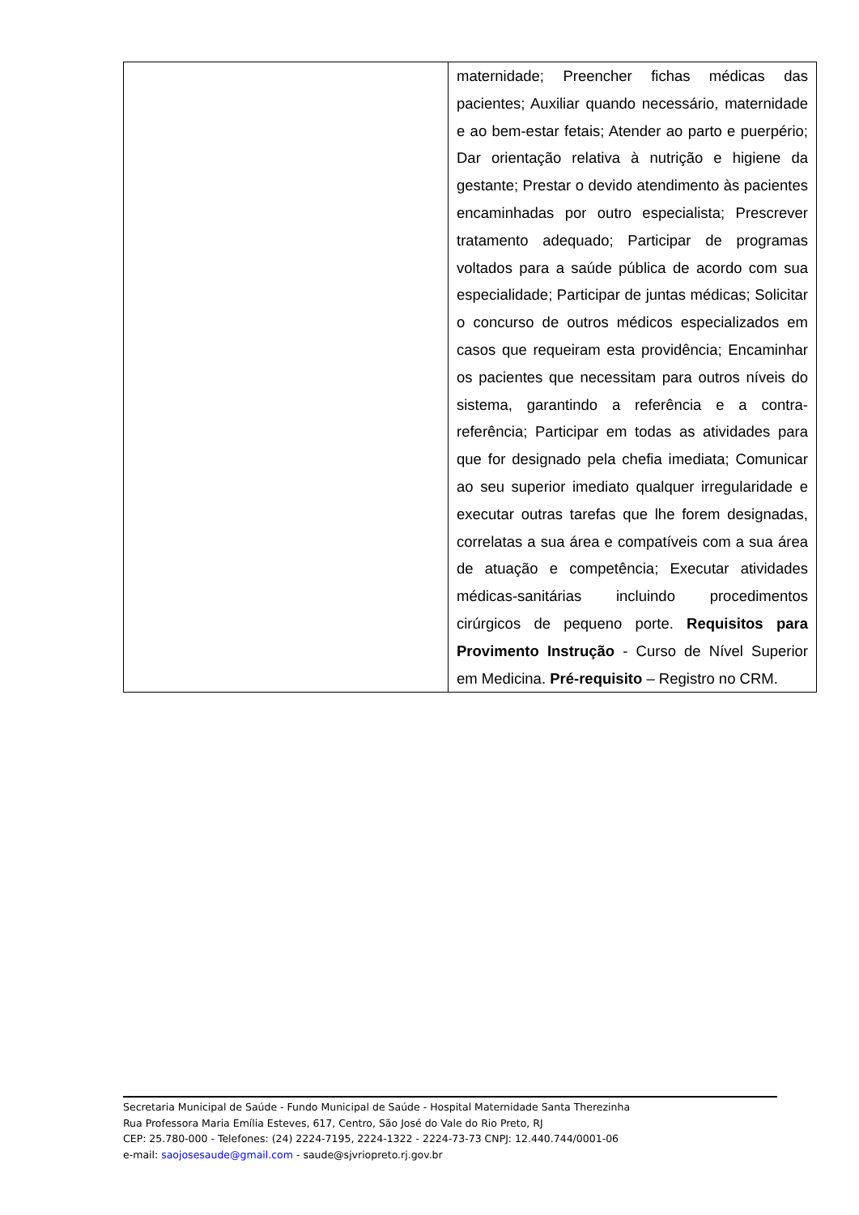| | maternidade; Preencher fichas médicas das pacientes; Auxiliar quando necessário, maternidade e ao bem-estar fetais; Atender ao parto e puerpério; Dar orientação relativa à nutrição e higiene da gestante; Prestar o devido atendimento às pacientes encaminhadas por outro especialista; Prescrever tratamento adequado; Participar de programas voltados para a saúde pública de acordo com sua especialidade; Participar de juntas médicas; Solicitar o concurso de outros médicos especializados em casos que requeiram esta providência; Encaminhar os pacientes que necessitam para outros níveis do sistema, garantindo a referência e a contra-referência; Participar em todas as atividades para que for designado pela chefia imediata; Comunicar ao seu superior imediato qualquer irregularidade e executar outras tarefas que lhe forem designadas, correlatas a sua área e compatíveis com a sua área de atuação e competência; Executar atividades médicas-sanitárias incluindo procedimentos cirúrgicos de pequeno porte. Requisitos para Provimento Instrução - Curso de Nível Superior em Medicina. Pré-requisito – Registro no CRM. |
Secretaria Municipal de Saúde - Fundo Municipal de Saúde - Hospital Maternidade Santa Therezinha
Rua Professora Maria Emília Esteves, 617, Centro, São José do Vale do Rio Preto, RJ
CEP: 25.780-000 - Telefones: (24) 2224-7195, 2224-1322 - 2224-73-73 CNPJ: 12.440.744/0001-06
e-mail: saojosesaude@gmail.com - saude@sjvriopreto.rj.gov.br